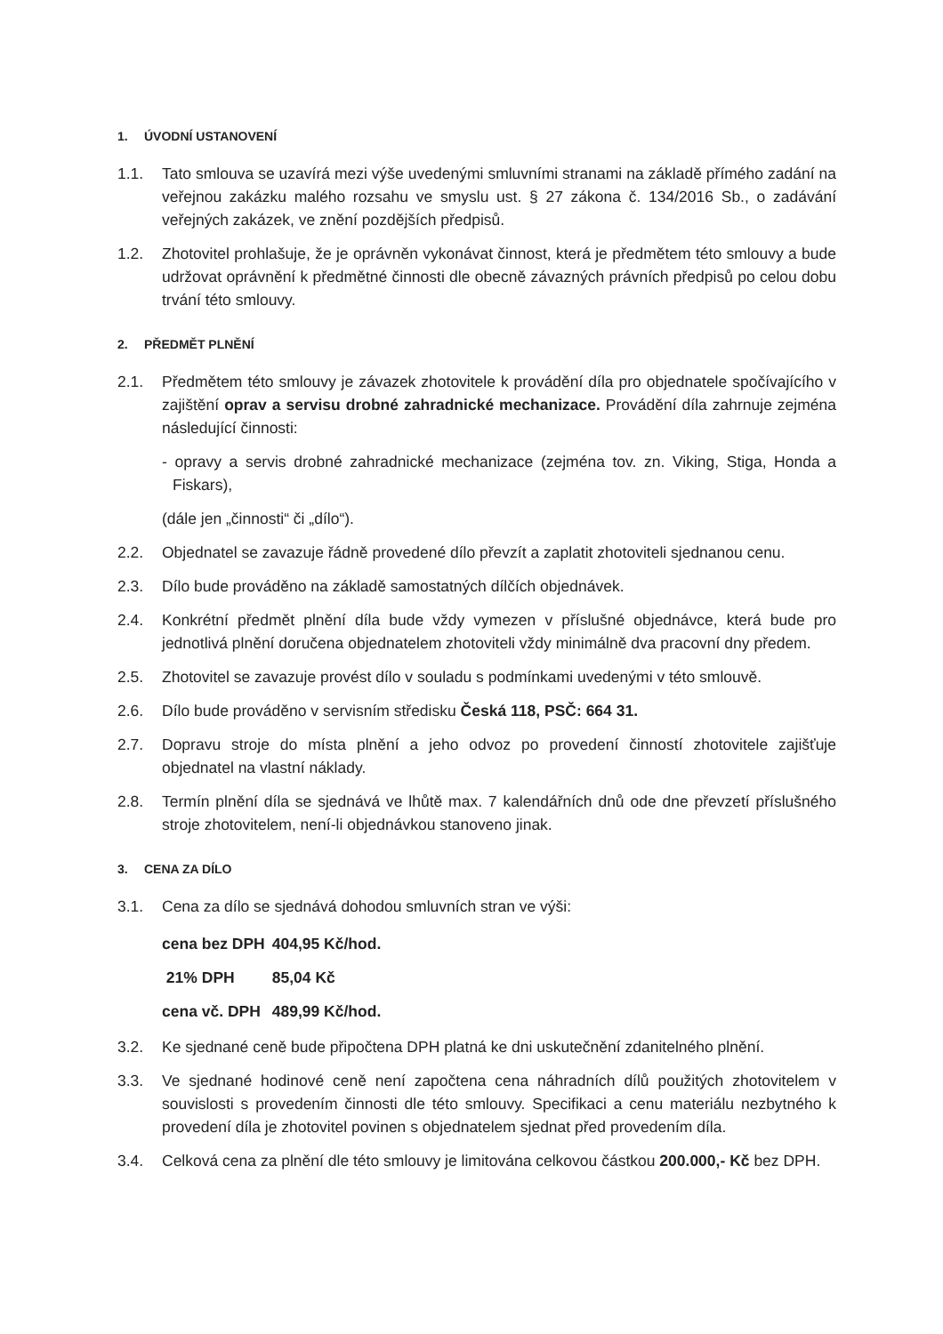1. ÚVODNÍ USTANOVENÍ
1.1. Tato smlouva se uzavírá mezi výše uvedenými smluvními stranami na základě přímého zadání na veřejnou zakázku malého rozsahu ve smyslu ust. § 27 zákona č. 134/2016 Sb., o zadávání veřejných zakázek, ve znění pozdějších předpisů.
1.2. Zhotovitel prohlašuje, že je oprávněn vykonávat činnost, která je předmětem této smlouvy a bude udržovat oprávnění k předmětné činnosti dle obecně závazných právních předpisů po celou dobu trvání této smlouvy.
2. PŘEDMĚT PLNĚNÍ
2.1. Předmětem této smlouvy je závazek zhotovitele k provádění díla pro objednatele spočívajícího v zajištění oprav a servisu drobné zahradnické mechanizace. Provádění díla zahrnuje zejména následující činnosti:
- opravy a servis drobné zahradnické mechanizace (zejména tov. zn. Viking, Stiga, Honda a Fiskars),
(dále jen „činnosti“ či „dílo“).
2.2. Objednatel se zavazuje řádně provedené dílo převzít a zaplatit zhotoviteli sjednanou cenu.
2.3. Dílo bude prováděno na základě samostatných dílčích objednávek.
2.4. Konkrétní předmět plnění díla bude vždy vymezen v příslušné objednávce, která bude pro jednotlivá plnění doručena objednatelem zhotoviteli vždy minimálně dva pracovní dny předem.
2.5. Zhotovitel se zavazuje provést dílo v souladu s podmínkami uvedenými v této smlouvě.
2.6. Dílo bude prováděno v servisním středisku Česká 118, PSČ: 664 31.
2.7. Dopravu stroje do místa plnění a jeho odvoz po provedení činností zhotovitele zajišťuje objednatel na vlastní náklady.
2.8. Termín plnění díla se sjednává ve lhůtě max. 7 kalendářních dnů ode dne převzetí příslušného stroje zhotovitelem, není-li objednávkou stanoveno jinak.
3. CENA ZA DÍLO
3.1. Cena za dílo se sjednává dohodou smluvních stran ve výši:
| cena bez DPH | 404,95 Kč/hod. |
| 21% DPH | 85,04 Kč |
| cena vč. DPH | 489,99 Kč/hod. |
3.2. Ke sjednané ceně bude připočtena DPH platná ke dni uskutečnění zdanitelného plnění.
3.3. Ve sjednané hodinové ceně není započtena cena náhradních dílů použitých zhotovitelem v souvislosti s provedením činnosti dle této smlouvy. Specifikaci a cenu materiálu nezbytného k provedení díla je zhotovitel povinen s objednatelem sjednat před provedením díla.
3.4. Celková cena za plnění dle této smlouvy je limitována celkovou částkou 200.000,- Kč bez DPH.